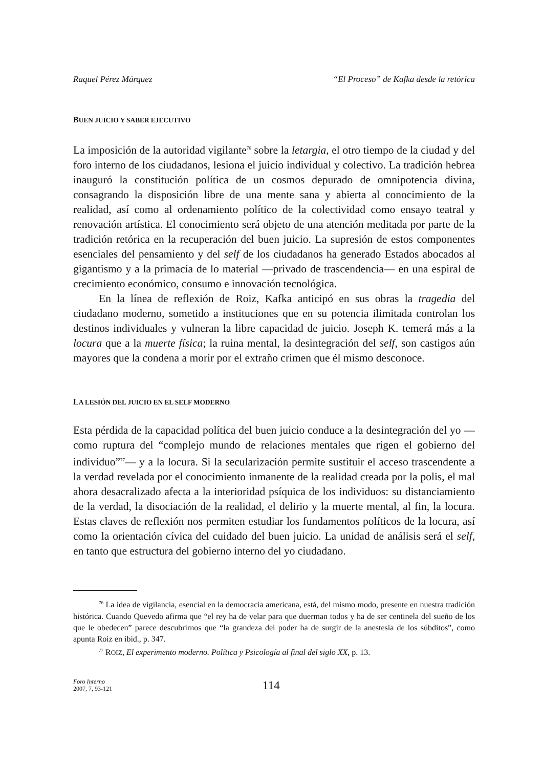Raquel Pérez Márquez “El Proceso” de Kafka desde la retórica
BUEN JUICIO Y SABER EJECUTIVO
La imposición de la autoridad vigilante<sup>76</sup> sobre la letargia, el otro tiempo de la ciudad y del foro interno de los ciudadanos, lesiona el juicio individual y colectivo. La tradición hebrea inauguró la constitución política de un cosmos depurado de omnipotencia divina, consagrando la disposición libre de una mente sana y abierta al conocimiento de la realidad, así como al ordenamiento político de la colectividad como ensayo teatral y renovación artística. El conocimiento será objeto de una atención meditada por parte de la tradición retórica en la recuperación del buen juicio. La supresión de estos componentes esenciales del pensamiento y del self de los ciudadanos ha generado Estados abocados al gigantismo y a la primacía de lo material —privado de trascendencia— en una espiral de crecimiento económico, consumo e innovación tecnológica.
En la línea de reflexión de Roiz, Kafka anticipó en sus obras la tragedia del ciudadano moderno, sometido a instituciones que en su potencia ilimitada controlan los destinos individuales y vulneran la libre capacidad de juicio. Joseph K. temerá más a la locura que a la muerte física; la ruina mental, la desintegración del self, son castigos aún mayores que la condena a morir por el extraño crimen que él mismo desconoce.
LA LESIÓN DEL JUICIO EN EL SELF MODERNO
Esta pérdida de la capacidad política del buen juicio conduce a la desintegración del yo —como ruptura del “complejo mundo de relaciones mentales que rigen el gobierno del individuo”<sup>77</sup>— y a la locura. Si la secularización permite sustituir el acceso trascendente a la verdad revelada por el conocimiento inmanente de la realidad creada por la polis, el mal ahora desacralizado afecta a la interioridad psíquica de los individuos: su distanciamiento de la verdad, la disociación de la realidad, el delirio y la muerte mental, al fin, la locura. Estas claves de reflexión nos permiten estudiar los fundamentos políticos de la locura, así como la orientación cívica del cuidado del buen juicio. La unidad de análisis será el self, en tanto que estructura del gobierno interno del yo ciudadano.
<sup>76</sup> La idea de vigilancia, esencial en la democracia americana, está, del mismo modo, presente en nuestra tradición histórica. Cuando Quevedo afirma que “el rey ha de velar para que duerman todos y ha de ser centinela del sueño de los que le obedecen” parece descubrirnos que “la grandeza del poder ha de surgir de la anestesia de los súbditos”, como apunta Roiz en ibid., p. 347.
<sup>77</sup> ROIZ, El experimento moderno. Política y Psicología al final del siglo XX, p. 13.
Foro Interno
2007, 7, 93-121
114